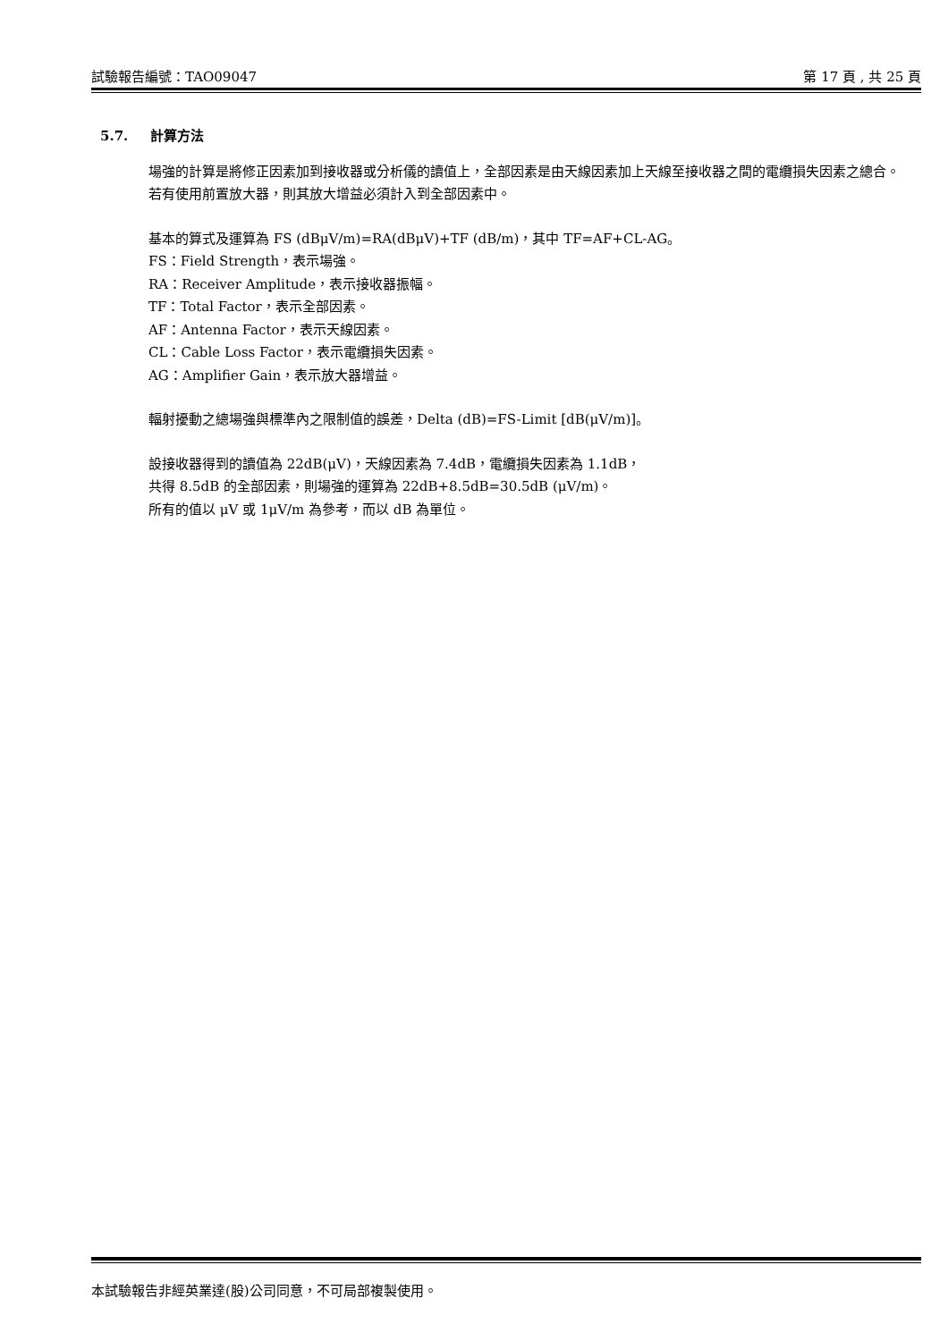試驗報告編號：TAO09047 第 17 頁 , 共 25 頁
5.7. 計算方法
場強的計算是將修正因素加到接收器或分析儀的讀值上，全部因素是由天線因素加上天線至接收器之間的電纜損失因素之總合。若有使用前置放大器，則其放大增益必須計入到全部因素中。
基本的算式及運算為 FS (dBμV/m)=RA(dBμV)+TF (dB/m)，其中 TF=AF+CL-AG。
FS：Field Strength，表示場強。
RA：Receiver Amplitude，表示接收器振幅。
TF：Total Factor，表示全部因素。
AF：Antenna Factor，表示天線因素。
CL：Cable Loss Factor，表示電纜損失因素。
AG：Amplifier Gain，表示放大器增益。
輻射擾動之總場強與標準內之限制值的誤差，Delta (dB)=FS-Limit [dB(μV/m)]。
設接收器得到的讀值為 22dB(μV)，天線因素為 7.4dB，電纜損失因素為 1.1dB，
共得 8.5dB 的全部因素，則場強的運算為 22dB+8.5dB=30.5dB (μV/m)。
所有的值以 μV 或 1μV/m 為參考，而以 dB 為單位。
本試驗報告非經英業達(股)公司同意，不可局部複製使用。